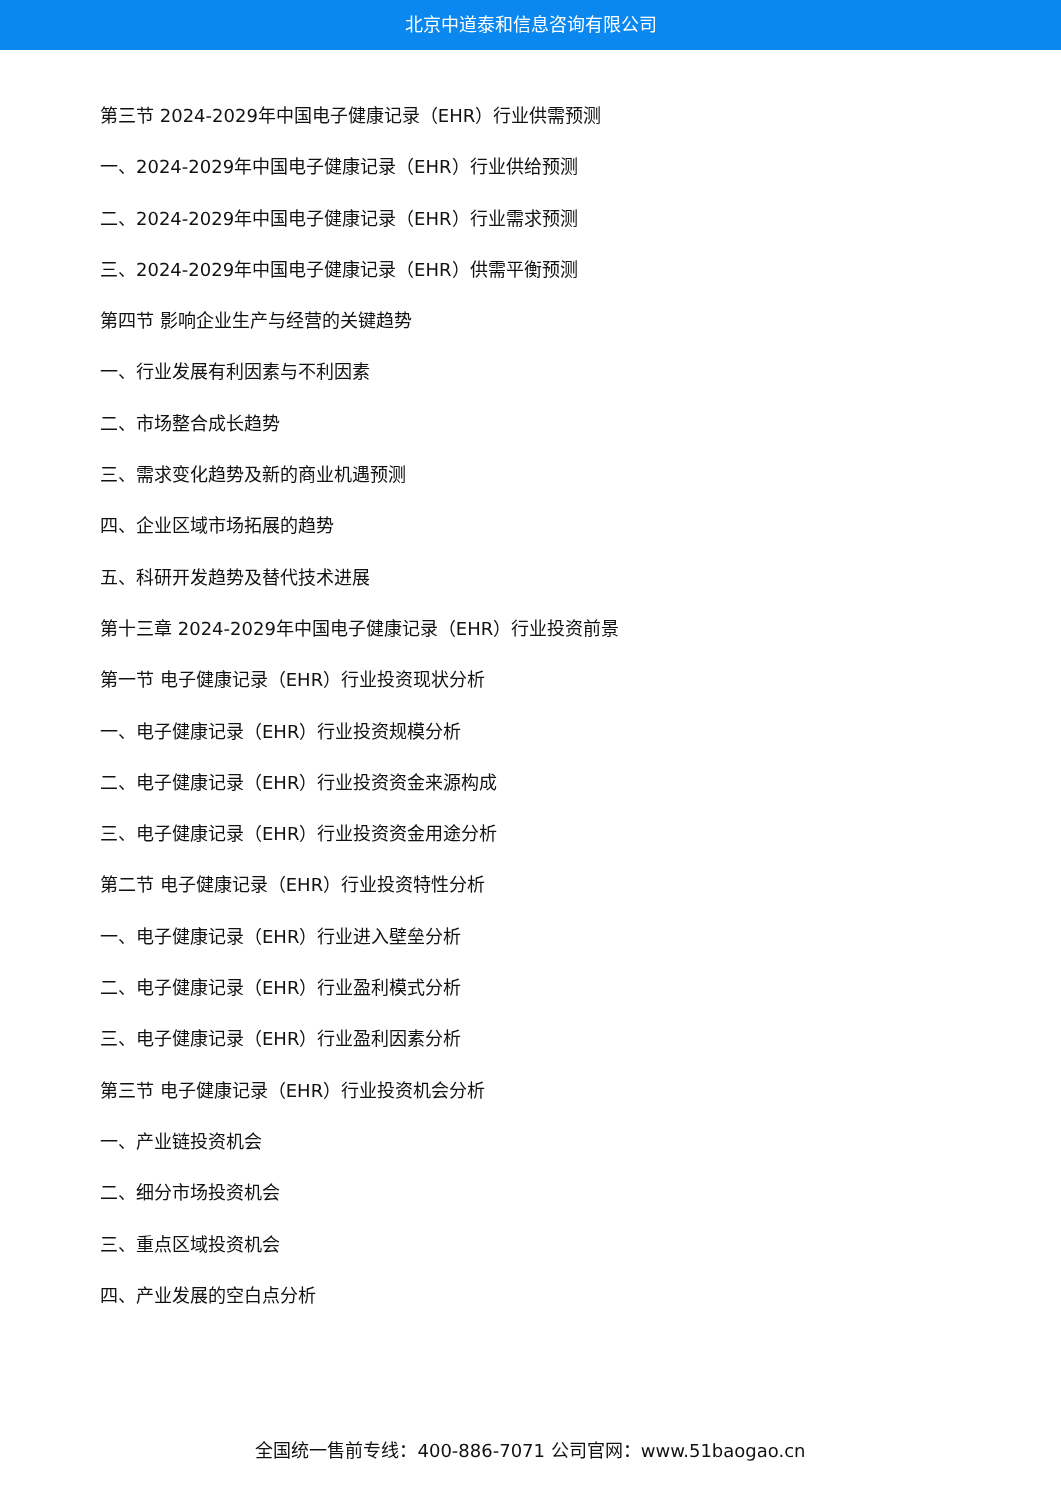北京中道泰和信息咨询有限公司
第三节 2024-2029年中国电子健康记录（EHR）行业供需预测
一、2024-2029年中国电子健康记录（EHR）行业供给预测
二、2024-2029年中国电子健康记录（EHR）行业需求预测
三、2024-2029年中国电子健康记录（EHR）供需平衡预测
第四节 影响企业生产与经营的关键趋势
一、行业发展有利因素与不利因素
二、市场整合成长趋势
三、需求变化趋势及新的商业机遇预测
四、企业区域市场拓展的趋势
五、科研开发趋势及替代技术进展
第十三章 2024-2029年中国电子健康记录（EHR）行业投资前景
第一节 电子健康记录（EHR）行业投资现状分析
一、电子健康记录（EHR）行业投资规模分析
二、电子健康记录（EHR）行业投资资金来源构成
三、电子健康记录（EHR）行业投资资金用途分析
第二节 电子健康记录（EHR）行业投资特性分析
一、电子健康记录（EHR）行业进入壁垒分析
二、电子健康记录（EHR）行业盈利模式分析
三、电子健康记录（EHR）行业盈利因素分析
第三节 电子健康记录（EHR）行业投资机会分析
一、产业链投资机会
二、细分市场投资机会
三、重点区域投资机会
四、产业发展的空白点分析
全国统一售前专线：400-886-7071 公司官网：www.51baogao.cn